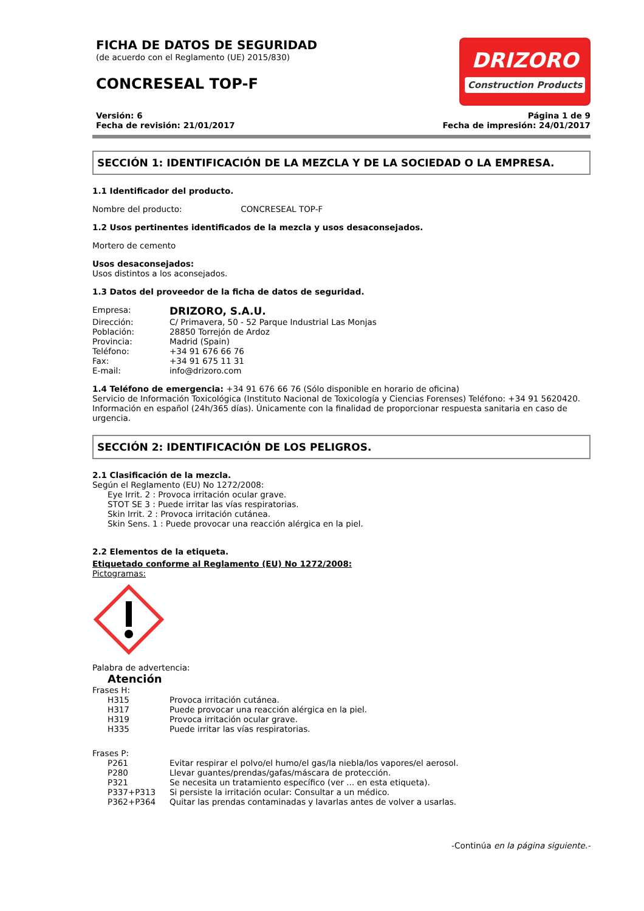FICHA DE DATOS DE SEGURIDAD
(de acuerdo con el Reglamento (UE) 2015/830)
CONCRESEAL TOP-F
DRIZORO
Construction Products
Versión: 6
Fecha de revisión: 21/01/2017
Página 1 de 9
Fecha de impresión: 24/01/2017
SECCIÓN 1: IDENTIFICACIÓN DE LA MEZCLA Y DE LA SOCIEDAD O LA EMPRESA.
1.1 Identificador del producto.
Nombre del producto: CONCRESEAL TOP-F
1.2 Usos pertinentes identificados de la mezcla y usos desaconsejados.
Mortero de cemento
Usos desaconsejados:
Usos distintos a los aconsejados.
1.3 Datos del proveedor de la ficha de datos de seguridad.
| Empresa: | DRIZORO, S.A.U. |
| Dirección: | C/ Primavera, 50 - 52 Parque Industrial Las Monjas |
| Población: | 28850 Torrejón de Ardoz |
| Provincia: | Madrid (Spain) |
| Teléfono: | +34 91 676 66 76 |
| Fax: | +34 91 675 11 31 |
| E-mail: | info@drizoro.com |
1.4 Teléfono de emergencia: +34 91 676 66 76 (Sólo disponible en horario de oficina)
Servicio de Información Toxicológica (Instituto Nacional de Toxicología y Ciencias Forenses) Teléfono: +34 91 5620420.
Información en español (24h/365 días). Únicamente con la finalidad de proporcionar respuesta sanitaria en caso de urgencia.
SECCIÓN 2: IDENTIFICACIÓN DE LOS PELIGROS.
2.1 Clasificación de la mezcla.
Según el Reglamento (EU) No 1272/2008:
Eye Irrit. 2 : Provoca irritación ocular grave.
STOT SE 3 : Puede irritar las vías respiratorias.
Skin Irrit. 2 : Provoca irritación cutánea.
Skin Sens. 1 : Puede provocar una reacción alérgica en la piel.
2.2 Elementos de la etiqueta.
Etiquetado conforme al Reglamento (EU) No 1272/2008:
Pictogramas:
Palabra de advertencia:
Atención
Frases H:
| H315 | Provoca irritación cutánea. |
| H317 | Puede provocar una reacción alérgica en la piel. |
| H319 | Provoca irritación ocular grave. |
| H335 | Puede irritar las vías respiratorias. |
Frases P:
| P261 | Evitar respirar el polvo/el humo/el gas/la niebla/los vapores/el aerosol. |
| P280 | Llevar guantes/prendas/gafas/máscara de protección. |
| P321 | Se necesita un tratamiento específico (ver ... en esta etiqueta). |
| P337+P313 | Si persiste la irritación ocular: Consultar a un médico. |
| P362+P364 | Quitar las prendas contaminadas y lavarlas antes de volver a usarlas. |
-Continúa en la página siguiente.-